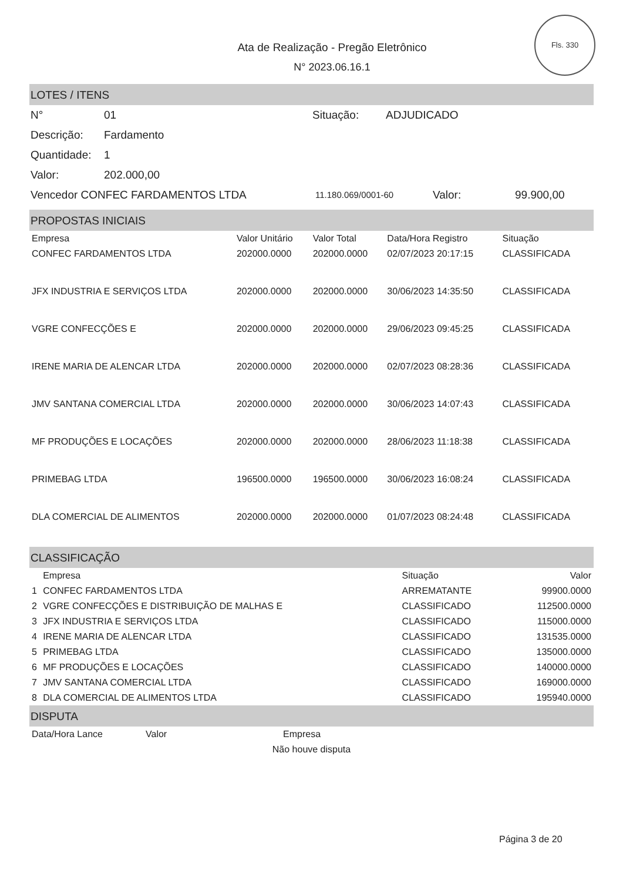Fls. 330
Ata de Realização - Pregão Eletrônico
N° 2023.06.16.1
LOTES / ITENS
N° 01 Situação: ADJUDICADO
Descrição: Fardamento
Quantidade: 1
Valor: 202.000,00
Vencedor CONFEC FARDAMENTOS LTDA 11.180.069/0001-60 Valor: 99.900,00
PROPOSTAS INICIAIS
| Empresa | Valor Unitário | Valor Total | Data/Hora Registro | Situação |
| --- | --- | --- | --- | --- |
| CONFEC FARDAMENTOS LTDA | 202000.0000 | 202000.0000 | 02/07/2023 20:17:15 | CLASSIFICADA |
| JFX INDUSTRIA E SERVIÇOS LTDA | 202000.0000 | 202000.0000 | 30/06/2023 14:35:50 | CLASSIFICADA |
| VGRE CONFECÇÕES E | 202000.0000 | 202000.0000 | 29/06/2023 09:45:25 | CLASSIFICADA |
| IRENE MARIA DE ALENCAR LTDA | 202000.0000 | 202000.0000 | 02/07/2023 08:28:36 | CLASSIFICADA |
| JMV SANTANA COMERCIAL LTDA | 202000.0000 | 202000.0000 | 30/06/2023 14:07:43 | CLASSIFICADA |
| MF PRODUÇÕES E LOCAÇÕES | 202000.0000 | 202000.0000 | 28/06/2023 11:18:38 | CLASSIFICADA |
| PRIMEBAG LTDA | 196500.0000 | 196500.0000 | 30/06/2023 16:08:24 | CLASSIFICADA |
| DLA COMERCIAL DE ALIMENTOS | 202000.0000 | 202000.0000 | 01/07/2023 08:24:48 | CLASSIFICADA |
CLASSIFICAÇÃO
| | Empresa | Situação | Valor |
| --- | --- | --- | --- |
| 1 | CONFEC FARDAMENTOS LTDA | ARREMATANTE | 99900.0000 |
| 2 | VGRE CONFECÇÕES E DISTRIBUIÇÃO DE MALHAS E | CLASSIFICADO | 112500.0000 |
| 3 | JFX INDUSTRIA E SERVIÇOS LTDA | CLASSIFICADO | 115000.0000 |
| 4 | IRENE MARIA DE ALENCAR LTDA | CLASSIFICADO | 131535.0000 |
| 5 | PRIMEBAG LTDA | CLASSIFICADO | 135000.0000 |
| 6 | MF PRODUÇÕES E LOCAÇÕES | CLASSIFICADO | 140000.0000 |
| 7 | JMV SANTANA COMERCIAL LTDA | CLASSIFICADO | 169000.0000 |
| 8 | DLA COMERCIAL DE ALIMENTOS LTDA | CLASSIFICADO | 195940.0000 |
DISPUTA
| Data/Hora Lance | Valor | Empresa |
| --- | --- | --- |
| Não houve disputa | | |
Página 3 de 20